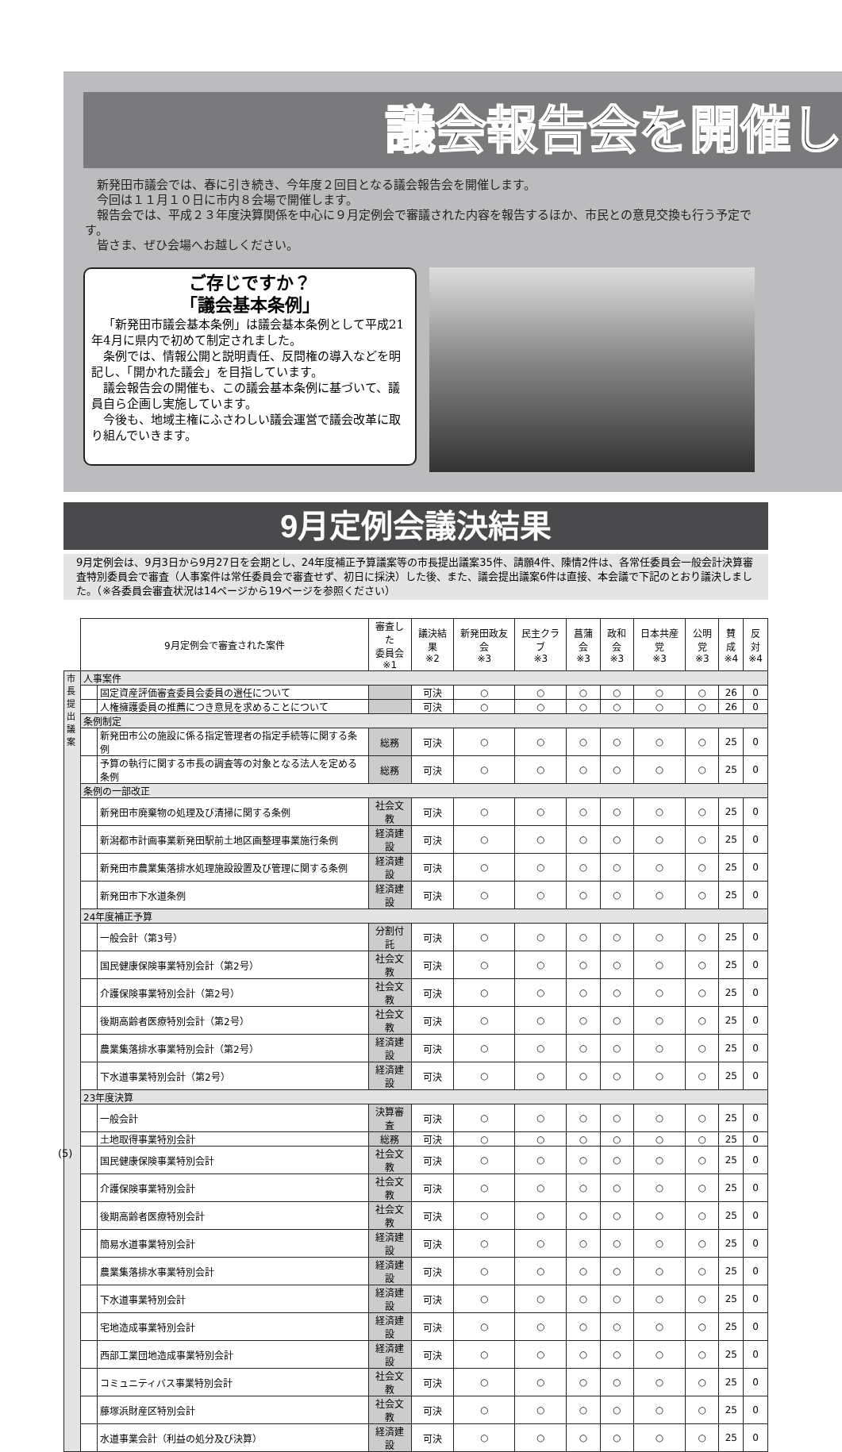議会報告会を開催し
新発田市議会では、春に引き続き、今年度２回目となる議会報告会を開催します。
今回は１１月１０日に市内８会場で開催します。
報告会では、平成２３年度決算関係を中心に９月定例会で審議された内容を報告するほか、市民との意見交換も行う予定です。
皆さま、ぜひ会場へお越しください。
ご存じですか？
「議会基本条例」
「新発田市議会基本条例」は議会基本条例として平成21年4月に県内で初めて制定されました。
条例では、情報公開と説明責任、反問権の導入などを明記し、「開かれた議会」を目指しています。
議会報告会の開催も、この議会基本条例に基づいて、議員自ら企画し実施しています。
今後も、地域主権にふさわしい議会運営で議会改革に取り組んでいきます。
9月定例会議決結果
9月定例会は、9月3日から9月27日を会期とし、24年度補正予算議案等の市長提出議案35件、請願4件、陳情2件は、各常任委員会一般会計決算審査特別委員会で審査（人事案件は常任委員会で審査せず、初日に採決）した後、また、議会提出議案6件は直接、本会議で下記のとおり議決しました。（※各委員会審査状況は14ページから19ページを参照ください）
| | 9月定例会で審査された案件 | | 審査した 委員会 ※1 | 議決結果 ※2 | 新発田政友会 ※3 | 民主クラブ ※3 | 菖蒲会 ※3 | 政和会 ※3 | 日本共産党 ※3 | 公明党 ※3 | 賛成 ※4 | 反対 ※4 |
| --- | --- | --- | --- | --- | --- | --- | --- | --- | --- | --- | --- | --- |
| 市長提出議案 | 人事案件 | | | | | | | | | | | |
| | | 固定資産評価審査委員会委員の選任について | | 可決 | ○ | ○ | ○ | ○ | ○ | ○ | 26 | 0 |
| | | 人権擁護委員の推薦につき意見を求めることについて | | 可決 | ○ | ○ | ○ | ○ | ○ | ○ | 26 | 0 |
| | 条例制定 | | | | | | | | | | | |
| | | 新発田市公の施設に係る指定管理者の指定手続等に関する条例 | 総務 | 可決 | ○ | ○ | ○ | ○ | ○ | ○ | 25 | 0 |
| | | 予算の執行に関する市長の調査等の対象となる法人を定める条例 | 総務 | 可決 | ○ | ○ | ○ | ○ | ○ | ○ | 25 | 0 |
| | 条例の一部改正 | | | | | | | | | | | |
| | | 新発田市廃棄物の処理及び清掃に関する条例 | 社会文教 | 可決 | ○ | ○ | ○ | ○ | ○ | ○ | 25 | 0 |
| | | 新潟都市計画事業新発田駅前土地区画整理事業施行条例 | 経済建設 | 可決 | ○ | ○ | ○ | ○ | ○ | ○ | 25 | 0 |
| | | 新発田市農業集落排水処理施設設置及び管理に関する条例 | 経済建設 | 可決 | ○ | ○ | ○ | ○ | ○ | ○ | 25 | 0 |
| | | 新発田市下水道条例 | 経済建設 | 可決 | ○ | ○ | ○ | ○ | ○ | ○ | 25 | 0 |
| | 24年度補正予算 | | | | | | | | | | | |
| | | 一般会計（第3号） | 分割付託 | 可決 | ○ | ○ | ○ | ○ | ○ | ○ | 25 | 0 |
| | | 国民健康保険事業特別会計（第2号） | 社会文教 | 可決 | ○ | ○ | ○ | ○ | ○ | ○ | 25 | 0 |
| | | 介護保険事業特別会計（第2号） | 社会文教 | 可決 | ○ | ○ | ○ | ○ | ○ | ○ | 25 | 0 |
| | | 後期高齢者医療特別会計（第2号） | 社会文教 | 可決 | ○ | ○ | ○ | ○ | ○ | ○ | 25 | 0 |
| | | 農業集落排水事業特別会計（第2号） | 経済建設 | 可決 | ○ | ○ | ○ | ○ | ○ | ○ | 25 | 0 |
| | | 下水道事業特別会計（第2号） | 経済建設 | 可決 | ○ | ○ | ○ | ○ | ○ | ○ | 25 | 0 |
| | 23年度決算 | | | | | | | | | | | |
| | | 一般会計 | 決算審査 | 可決 | ○ | ○ | ○ | ○ | ○ | ○ | 25 | 0 |
| | | 土地取得事業特別会計 | 総務 | 可決 | ○ | ○ | ○ | ○ | ○ | ○ | 25 | 0 |
| | | 国民健康保険事業特別会計 | 社会文教 | 可決 | ○ | ○ | ○ | ○ | ○ | ○ | 25 | 0 |
| | | 介護保険事業特別会計 | 社会文教 | 可決 | ○ | ○ | ○ | ○ | ○ | ○ | 25 | 0 |
| | | 後期高齢者医療特別会計 | 社会文教 | 可決 | ○ | ○ | ○ | ○ | ○ | ○ | 25 | 0 |
| | | 簡易水道事業特別会計 | 経済建設 | 可決 | ○ | ○ | ○ | ○ | ○ | ○ | 25 | 0 |
| | | 農業集落排水事業特別会計 | 経済建設 | 可決 | ○ | ○ | ○ | ○ | ○ | ○ | 25 | 0 |
| | | 下水道事業特別会計 | 経済建設 | 可決 | ○ | ○ | ○ | ○ | ○ | ○ | 25 | 0 |
| | | 宅地造成事業特別会計 | 経済建設 | 可決 | ○ | ○ | ○ | ○ | ○ | ○ | 25 | 0 |
| | | 西部工業団地造成事業特別会計 | 経済建設 | 可決 | ○ | ○ | ○ | ○ | ○ | ○ | 25 | 0 |
| | | コミュニティバス事業特別会計 | 社会文教 | 可決 | ○ | ○ | ○ | ○ | ○ | ○ | 25 | 0 |
| | | 藤塚浜財産区特別会計 | 社会文教 | 可決 | ○ | ○ | ○ | ○ | ○ | ○ | 25 | 0 |
| | | 水道事業会計（利益の処分及び決算） | 経済建設 | 可決 | ○ | ○ | ○ | ○ | ○ | ○ | 25 | 0 |
(5)